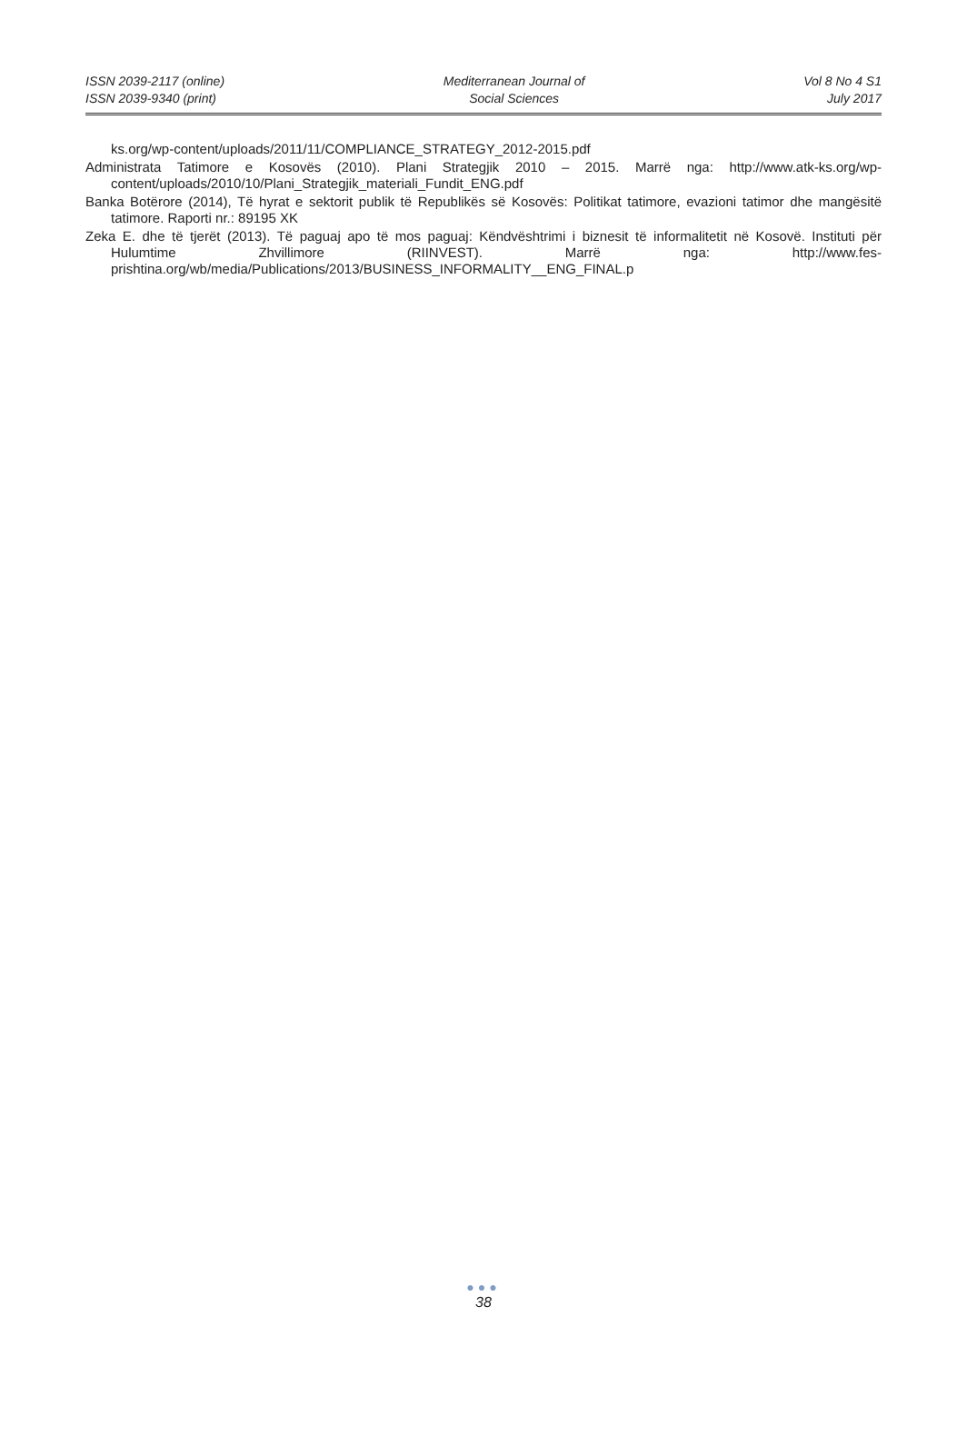ISSN 2039-2117 (online)
ISSN 2039-9340 (print)
Mediterranean Journal of
Social Sciences
Vol 8 No 4 S1
July 2017
ks.org/wp-content/uploads/2011/11/COMPLIANCE_STRATEGY_2012-2015.pdf
Administrata Tatimore e Kosovës (2010). Plani Strategjik 2010 – 2015. Marrë nga: http://www.atk-ks.org/wp-content/uploads/2010/10/Plani_Strategjik_materiali_Fundit_ENG.pdf
Banka Botërore (2014), Të hyrat e sektorit publik të Republikës së Kosovës: Politikat tatimore, evazioni tatimor dhe mangësitë tatimore. Raporti nr.: 89195 XK
Zeka E. dhe të tjerët (2013). Të paguaj apo të mos paguaj: Këndvështrimi i biznesit të informalitetit në Kosovë. Instituti për Hulumtime Zhvillimore (RIINVEST). Marrë nga: http://www.fes-prishtina.org/wb/media/Publications/2013/BUSINESS_INFORMALITY__ENG_FINAL.p
●●●
38